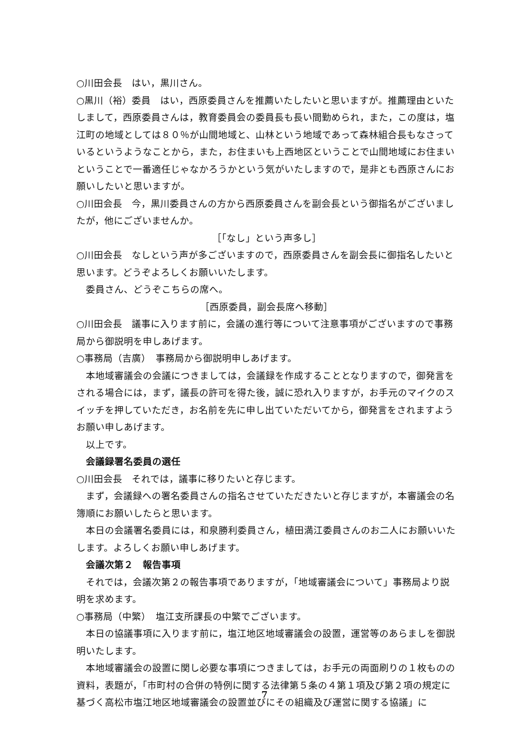○川田会長　はい，黒川さん。
○黒川（裕）委員　はい，西原委員さんを推薦いたしたいと思いますが。推薦理由といたしまして，西原委員さんは，教育委員会の委員長も長い間勤められ，また，この度は，塩江町の地域としては８０％が山間地域と、山林という地域であって森林組合長もなさっているというようなことから，また，お住まいも上西地区ということで山間地域にお住まいということで一番適任じゃなかろうかという気がいたしますので，是非とも西原さんにお願いしたいと思いますが。
○川田会長　今，黒川委員さんの方から西原委員さんを副会長という御指名がございましたが，他にございませんか。
［「なし」という声多し］
○川田会長　なしという声が多ございますので，西原委員さんを副会長に御指名したいと思います。どうぞよろしくお願いいたします。
委員さん、どうぞこちらの席へ。
［西原委員，副会長席へ移動］
○川田会長　議事に入ります前に，会議の進行等について注意事項がございますので事務局から御説明を申しあげます。
○事務局（吉廣）　事務局から御説明申しあげます。
本地域審議会の会議につきましては，会議録を作成することとなりますので，御発言をされる場合には，まず，議長の許可を得た後，誠に恐れ入りますが，お手元のマイクのスイッチを押していただき，お名前を先に申し出ていただいてから，御発言をされますようお願い申しあげます。
以上です。
会議録署名委員の選任
○川田会長　それでは，議事に移りたいと存じます。
まず，会議録への署名委員さんの指名させていただきたいと存じますが，本審議会の名簿順にお願いしたらと思います。
本日の会議署名委員には，和泉勝利委員さん，植田満江委員さんのお二人にお願いいたします。よろしくお願い申しあげます。
会議次第２　報告事項
それでは，会議次第２の報告事項でありますが，「地域審議会について」事務局より説明を求めます。
○事務局（中繁）　塩江支所課長の中繁でございます。
本日の協議事項に入ります前に，塩江地区地域審議会の設置，運営等のあらましを御説明いたします。
本地域審議会の設置に関し必要な事項につきましては，お手元の両面刷りの１枚ものの資料，表題が，「市町村の合併の特例に関する法律第５条の４第１項及び第２項の規定に基づく高松市塩江地区地域審議会の設置並びにその組織及び運営に関する協議」に
7